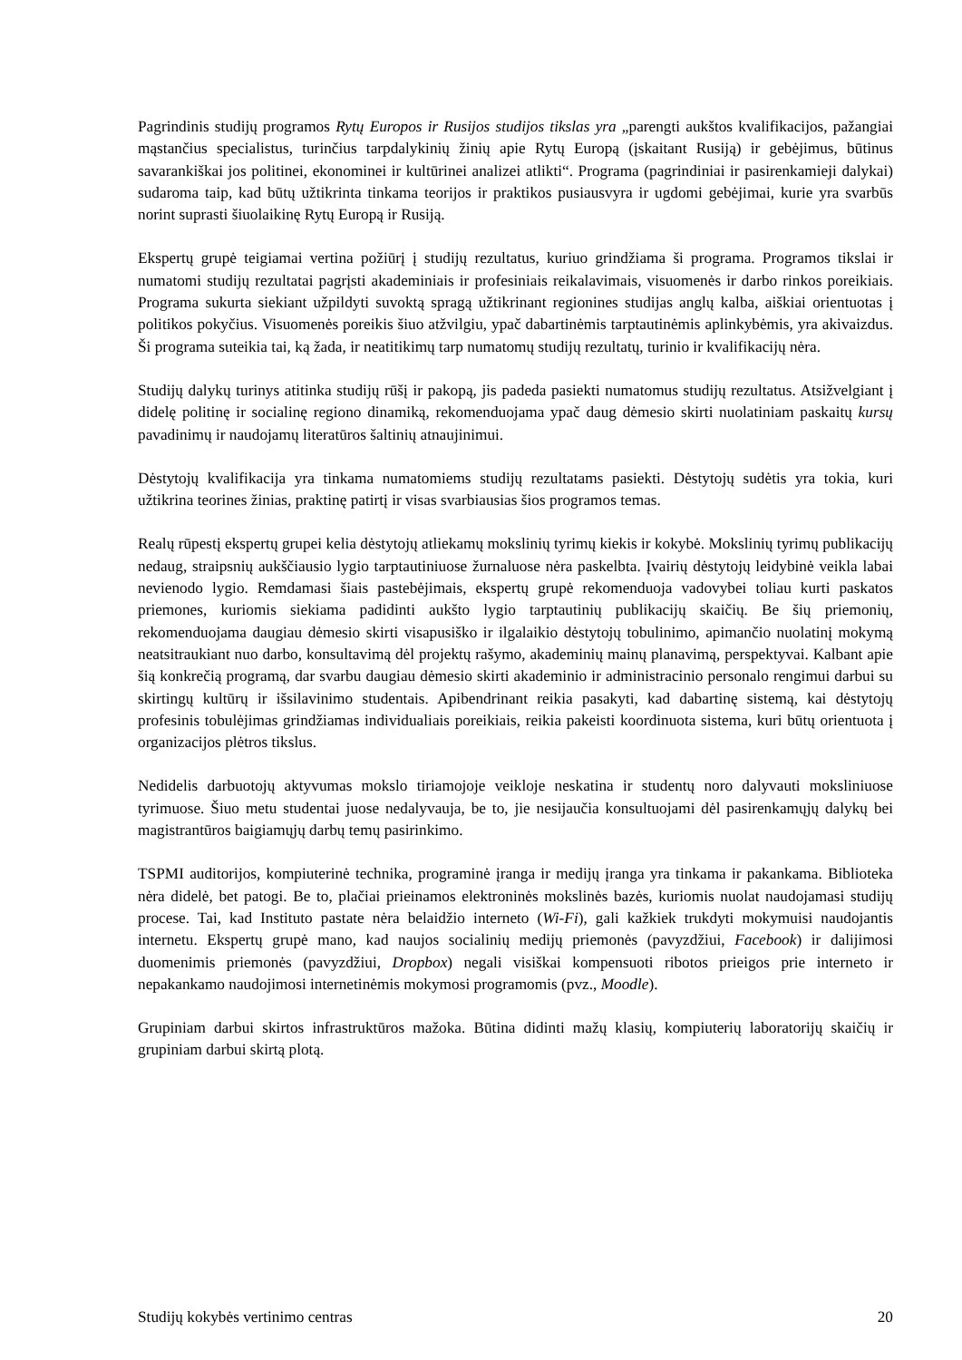Pagrindinis studijų programos Rytų Europos ir Rusijos studijos tikslas yra „parengti aukštos kvalifikacijos, pažangiai mąstančius specialistus, turinčius tarpdalykinių žinių apie Rytų Europą (įskaitant Rusiją) ir gebėjimus, būtinus savarankiškai jos politinei, ekonominei ir kultūrinei analizei atlikti“. Programa (pagrindiniai ir pasirenkamieji dalykai) sudaroma taip, kad būtų užtikrinta tinkama teorijos ir praktikos pusiausvyra ir ugdomi gebėjimai, kurie yra svarbūs norint suprasti šiuolaikinę Rytų Europą ir Rusiją.
Ekspertų grupė teigiamai vertina požiūrį į studijų rezultatus, kuriuo grindžiama ši programa. Programos tikslai ir numatomi studijų rezultatai pagrįsti akademiniais ir profesiniais reikalavimais, visuomenės ir darbo rinkos poreikiais. Programa sukurta siekiant užpildyti suvoktą spragą užtikrinant regionines studijas anglų kalba, aiškiai orientuotas į politikos pokyčius. Visuomenės poreikis šiuo atžvilgiu, ypač dabartinėmis tarptautinėmis aplinkybėmis, yra akivaizdus. Ši programa suteikia tai, ką žada, ir neatitikimų tarp numatomų studijų rezultatų, turinio ir kvalifikacijų nėra.
Studijų dalykų turinys atitinka studijų rūšį ir pakopą, jis padeda pasiekti numatomus studijų rezultatus. Atsižvelgiant į didelę politinę ir socialinę regiono dinamiką, rekomenduojama ypač daug dėmesio skirti nuolatiniam paskaitų kursų pavadinimų ir naudojamų literatūros šaltinių atnaujinimui.
Dėstytojų kvalifikacija yra tinkama numatomiems studijų rezultatams pasiekti. Dėstytojų sudėtis yra tokia, kuri užtikrina teorines žinias, praktinę patirtį ir visas svarbiausias šios programos temas.
Realų rūpestį ekspertų grupei kelia dėstytojų atliekamų mokslinių tyrimų kiekis ir kokybė. Mokslinių tyrimų publikacijų nedaug, straipsnių aukščiausio lygio tarptautiniuose žurnaluose nėra paskelbta. Įvairių dėstytojų leidybinė veikla labai nevienodo lygio. Remdamasi šiais pastebėjimais, ekspertų grupė rekomenduoja vadovybei toliau kurti paskatos priemones, kuriomis siekiama padidinti aukšto lygio tarptautinių publikacijų skaičių. Be šių priemonių, rekomenduojama daugiau dėmesio skirti visapusiško ir ilgalaikio dėstytojų tobulinimo, apimančio nuolatinį mokymą neatsitraukiant nuo darbo, konsultavimą dėl projektų rašymo, akademinių mainų planavimą, perspektyvai. Kalbant apie šią konkrečią programą, dar svarbu daugiau dėmesio skirti akademinio ir administracinio personalo rengimui darbui su skirtingų kultūrų ir išsilavinimo studentais. Apibendrinant reikia pasakyti, kad dabartinę sistemą, kai dėstytojų profesinis tobulėjimas grindžiamas individualiais poreikiais, reikia pakeisti koordinuota sistema, kuri būtų orientuota į organizacijos plėtros tikslus.
Nedidelis darbuotojų aktyvumas mokslo tiriamojoje veikloje neskatina ir studentų noro dalyvauti moksliniuose tyrimuose. Šiuo metu studentai juose nedalyvauja, be to, jie nesijaučia konsultuojami dėl pasirenkamųjų dalykų bei magistrantūros baigiamųjų darbų temų pasirinkimo.
TSPMI auditorijos, kompiuterinė technika, programinė įranga ir medijų įranga yra tinkama ir pakankama. Biblioteka nėra didelė, bet patogi. Be to, plačiai prieinamos elektroninės mokslinės bazės, kuriomis nuolat naudojamasi studijų procese. Tai, kad Instituto pastate nėra belaidžio interneto (Wi-Fi), gali kažkiek trukdyti mokymuisi naudojantis internetu. Ekspertų grupė mano, kad naujos socialinių medijų priemonės (pavyzdžiui, Facebook) ir dalijimosi duomenimis priemonės (pavyzdžiui, Dropbox) negali visiškai kompensuoti ribotos prieigos prie interneto ir nepakankamo naudojimosi internetinėmis mokymosi programomis (pvz., Moodle).
Grupiniam darbui skirtos infrastruktūros mažoka. Būtina didinti mažų klasių, kompiuterių laboratorijų skaičių ir grupiniam darbui skirtą plotą.
Studijų kokybės vertinimo centras 20